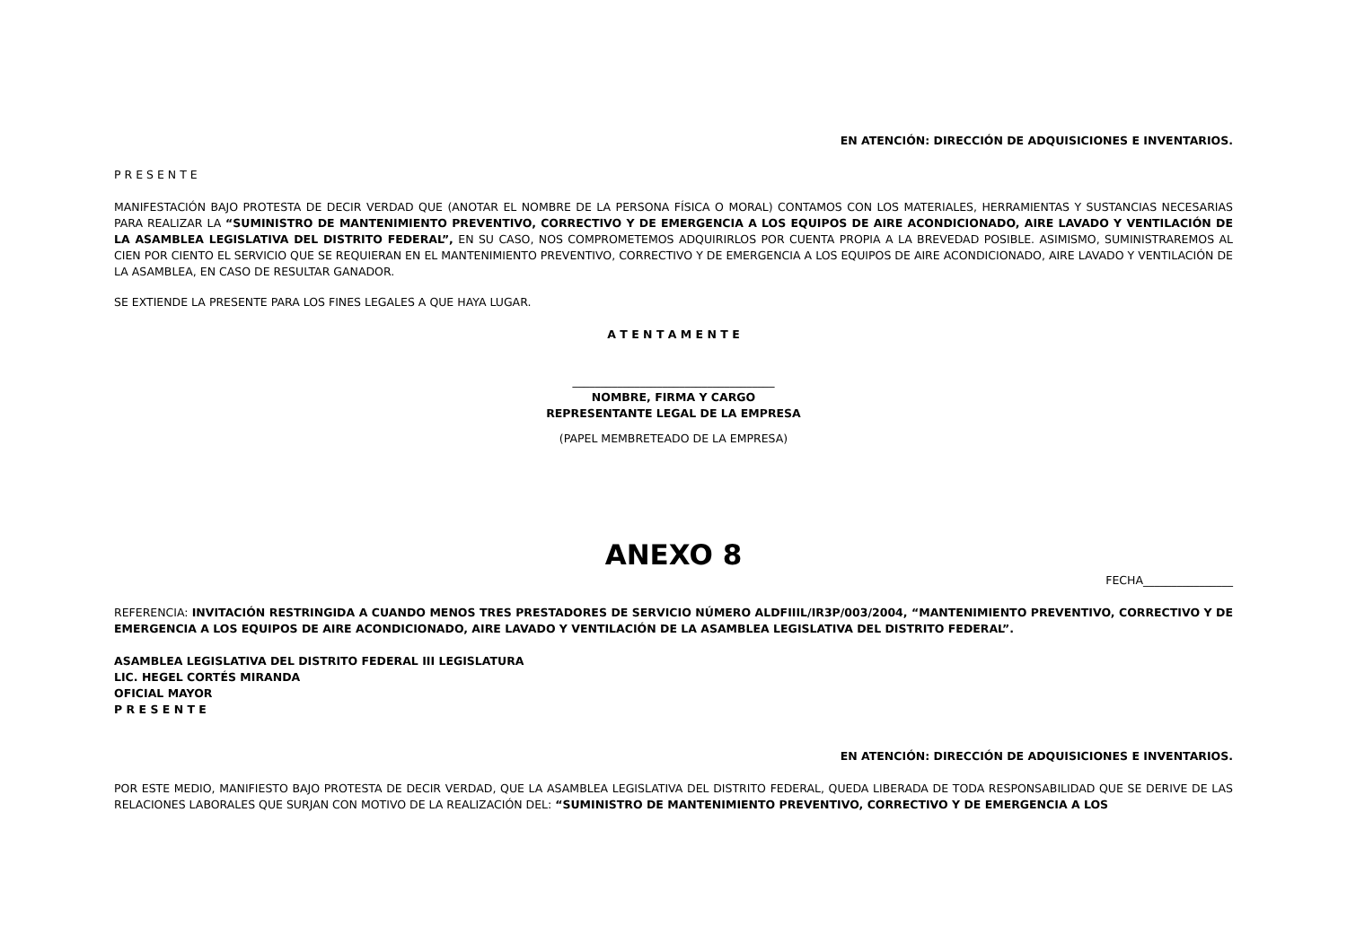EN ATENCIÓN: DIRECCIÓN DE ADQUISICIONES E INVENTARIOS.
P R E S E N T E
MANIFESTACIÓN BAJO PROTESTA DE DECIR VERDAD QUE (ANOTAR EL NOMBRE DE LA PERSONA FÍSICA O MORAL) CONTAMOS CON LOS MATERIALES, HERRAMIENTAS Y SUSTANCIAS NECESARIAS PARA REALIZAR LA “SUMINISTRO DE MANTENIMIENTO PREVENTIVO, CORRECTIVO Y DE EMERGENCIA A LOS EQUIPOS DE AIRE ACONDICIONADO, AIRE LAVADO Y VENTILACIÓN DE LA ASAMBLEA LEGISLATIVA DEL DISTRITO FEDERAL”, EN SU CASO, NOS COMPROMETEMOS ADQUIRIRLOS POR CUENTA PROPIA A LA BREVEDAD POSIBLE. ASIMISMO, SUMINISTRAREMOS AL CIEN POR CIENTO EL SERVICIO QUE SE REQUIERAN EN EL MANTENIMIENTO PREVENTIVO, CORRECTIVO Y DE EMERGENCIA A LOS EQUIPOS DE AIRE ACONDICIONADO, AIRE LAVADO Y VENTILACIÓN DE LA ASAMBLEA, EN CASO DE RESULTAR GANADOR.
SE EXTIENDE LA PRESENTE PARA LOS FINES LEGALES A QUE HAYA LUGAR.
A T E N T A M E N T E
____________________________________
NOMBRE, FIRMA Y CARGO
REPRESENTANTE LEGAL DE LA EMPRESA
(PAPEL MEMBRETEADO DE LA EMPRESA)
ANEXO 8
FECHA________________
REFERENCIA: INVITACIÓN RESTRINGIDA A CUANDO MENOS TRES PRESTADORES DE SERVICIO NÚMERO ALDFIIIL/IR3P/003/2004, “MANTENIMIENTO PREVENTIVO, CORRECTIVO Y DE EMERGENCIA A LOS EQUIPOS DE AIRE ACONDICIONADO, AIRE LAVADO Y VENTILACIÓN DE LA ASAMBLEA LEGISLATIVA DEL DISTRITO FEDERAL”.
ASAMBLEA LEGISLATIVA DEL DISTRITO FEDERAL III LEGISLATURA
LIC. HEGEL CORTÉS MIRANDA
OFICIAL MAYOR
P R E S E N T E
EN ATENCIÓN: DIRECCIÓN DE ADQUISICIONES E INVENTARIOS.
POR ESTE MEDIO, MANIFIESTO BAJO PROTESTA DE DECIR VERDAD, QUE LA ASAMBLEA LEGISLATIVA DEL DISTRITO FEDERAL, QUEDA LIBERADA DE TODA RESPONSABILIDAD QUE SE DERIVE DE LAS RELACIONES LABORALES QUE SURJAN CON MOTIVO DE LA REALIZACIÓN DEL: “SUMINISTRO DE MANTENIMIENTO PREVENTIVO, CORRECTIVO Y DE EMERGENCIA A LOS